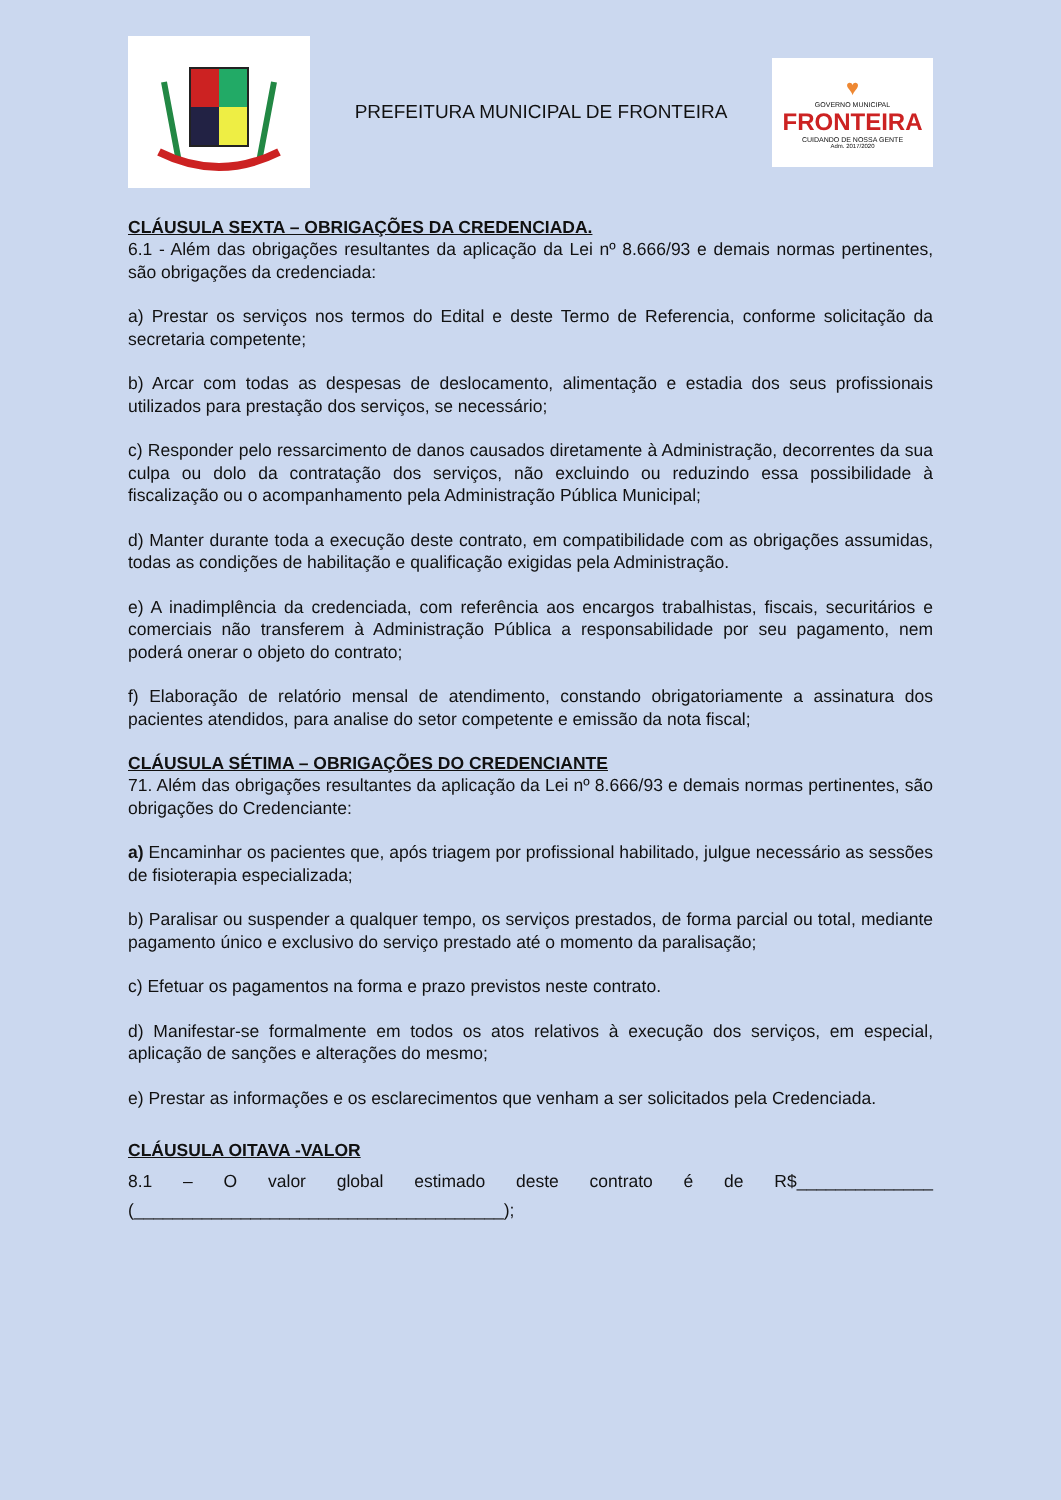PREFEITURA MUNICIPAL DE FRONTEIRA
♥
GOVERNO MUNICIPAL
FRONTEIRA
CUIDANDO DE NOSSA GENTE
Adm. 2017/2020
CLÁUSULA SEXTA – OBRIGAÇÕES DA CREDENCIADA.
6.1 - Além das obrigações resultantes da aplicação da Lei nº 8.666/93 e demais normas pertinentes, são obrigações da credenciada:
a) Prestar os serviços nos termos do Edital e deste Termo de Referencia, conforme solicitação da secretaria competente;
b) Arcar com todas as despesas de deslocamento, alimentação e estadia dos seus profissionais utilizados para prestação dos serviços, se necessário;
c) Responder pelo ressarcimento de danos causados diretamente à Administração, decorrentes da sua culpa ou dolo da contratação dos serviços, não excluindo ou reduzindo essa possibilidade à fiscalização ou o acompanhamento pela Administração Pública Municipal;
d) Manter durante toda a execução deste contrato, em compatibilidade com as obrigações assumidas, todas as condições de habilitação e qualificação exigidas pela Administração.
e) A inadimplência da credenciada, com referência aos encargos trabalhistas, fiscais, securitários e comerciais não transferem à Administração Pública a responsabilidade por seu pagamento, nem poderá onerar o objeto do contrato;
f) Elaboração de relatório mensal de atendimento, constando obrigatoriamente a assinatura dos pacientes atendidos, para analise do setor competente e emissão da nota fiscal;
CLÁUSULA SÉTIMA – OBRIGAÇÕES DO CREDENCIANTE
71. Além das obrigações resultantes da aplicação da Lei nº 8.666/93 e demais normas pertinentes, são obrigações do Credenciante:
a) Encaminhar os pacientes que, após triagem por profissional habilitado, julgue necessário as sessões de fisioterapia especializada;
b) Paralisar ou suspender a qualquer tempo, os serviços prestados, de forma parcial ou total, mediante pagamento único e exclusivo do serviço prestado até o momento da paralisação;
c) Efetuar os pagamentos na forma e prazo previstos neste contrato.
d) Manifestar-se formalmente em todos os atos relativos à execução dos serviços, em especial, aplicação de sanções e alterações do mesmo;
e) Prestar as informações e os esclarecimentos que venham a ser solicitados pela Credenciada.
CLÁUSULA OITAVA -VALOR
8.1 – O valor global estimado deste contrato é de R$______________ (______________________________________);